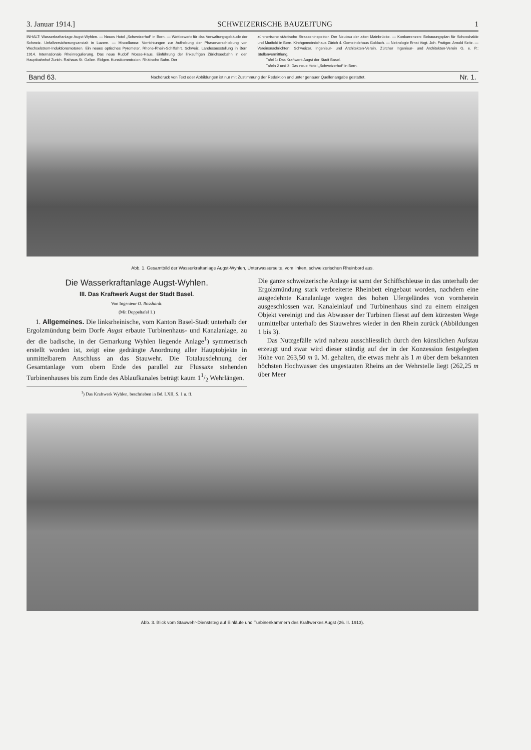3. Januar 1914.] SCHWEIZERISCHE BAUZEITUNG 1
INHALT: Wasserkraftanlage Augst-Wyhlen. — Neues Hotel „Schweizerhof“ in Bern. — Wettbewerb für das Verwaltungsgebäude der Schweiz. Unfallversicherungsanstalt in Luzern. — Miscellanea: Vorrichtungen zur Aufhebung der Phaserverschiebung von Wechselstrom-Induktionsmotoren. Ein neues optisches Pyrometer. Rhone-Rhein-Schiffahrt. Schweiz. Landesausstellung in Bern 1914. Internationale Rheinregulierung. Das neue Rudolf Mosse-Haus. Einführung der linksufrigen Zürichseebahn in den Hauptbahnhof Zurich. Rathaus St. Gallen. Eidgen. Kunstkommission. Rhätische Bahn. Der
zürcherische städtische Strasseninspektor. Der Neubau der alten Mainbrücke. — Konkurrenzen: Bebauungsplan für Schosshalde und Murifeld in Bern. Kirchgemeindehaus Zürich 4. Gemeindehaus Goldach. — Nekrologie Ernst Vogt. Joh. Frutiger. Arnold Seitz. — Vereinsnachrichten: Schweizer. Ingenieur- und Architekten-Verein. Zürcher Ingenieur- und Architekten-Verein G. e. P.: Stellenvermittlung.
Tafel 1: Das Kraftwerk Augst der Stadt Basel.
Tafeln 2 und 3: Das neue Hotel „Schweizerhof“ in Bern.
Band 63. Nachdruck von Text oder Abbildungen ist nur mit Zustimmung der Redaktion und unter genauer Quellenangabe gestattet. Nr. 1.
Abb. 1. Gesamtbild der Wasserkraftanlage Augst-Wyhlen, Unterwasserseite, vom linken, schweizerischen Rheinbord aus.
Die Wasserkraftanlage Augst-Wyhlen.
III. Das Kraftwerk Augst der Stadt Basel.
Von Ingenieur O. Bosshardt.
(Mit Doppeltafel 1.)
1. Allgemeines. Die linksrheinische, vom Kanton Basel-Stadt unterhalb der Ergolzmündung beim Dorfe Augst erbaute Turbinenhaus- und Kanalanlage, zu der die badische, in der Gemarkung Wyhlen liegende Anlage<sup>1</sup>) symmetrisch erstellt worden ist, zeigt eine gedrängte Anordnung aller Hauptobjekte in unmittelbarem Anschluss an das Stauwehr. Die Totalausdehnung der Gesamtanlage vom obern Ende des parallel zur Flussaxe stehenden Turbinenhauses bis zum Ende des Ablaufkanales beträgt kaum 11/2 Wehrlängen.
<sup>1</sup>) Das Kraftwerk Wyhlen, beschrieben in Bd. LXII, S. 1 u. ff.
Die ganze schweizerische Anlage ist samt der Schiffschleuse in das unterhalb der Ergolzmündung stark verbreiterte Rheinbett eingebaut worden, nachdem eine ausgedehnte Kanalanlage wegen des hohen Ufergeländes von vornherein ausgeschlossen war. Kanaleinlauf und Turbinenhaus sind zu einem einzigen Objekt vereinigt und das Abwasser der Turbinen fliesst auf dem kürzesten Wege unmittelbar unterhalb des Stauwehres wieder in den Rhein zurück (Abbildungen 1 bis 3).
Das Nutzgefälle wird nahezu ausschliesslich durch den künstlichen Aufstau erzeugt und zwar wird dieser ständig auf der in der Konzession festgelegten Höhe von 263,50 m ü. M. gehalten, die etwas mehr als 1 m über dem bekannten höchsten Hochwasser des ungestauten Rheins an der Wehrstelle liegt (262,25 m über Meer
Abb. 3. Blick vom Stauwehr-Dienststeg auf Einläufe und Turbinenkammern des Kraftwerkes Augst (26. II. 1913).